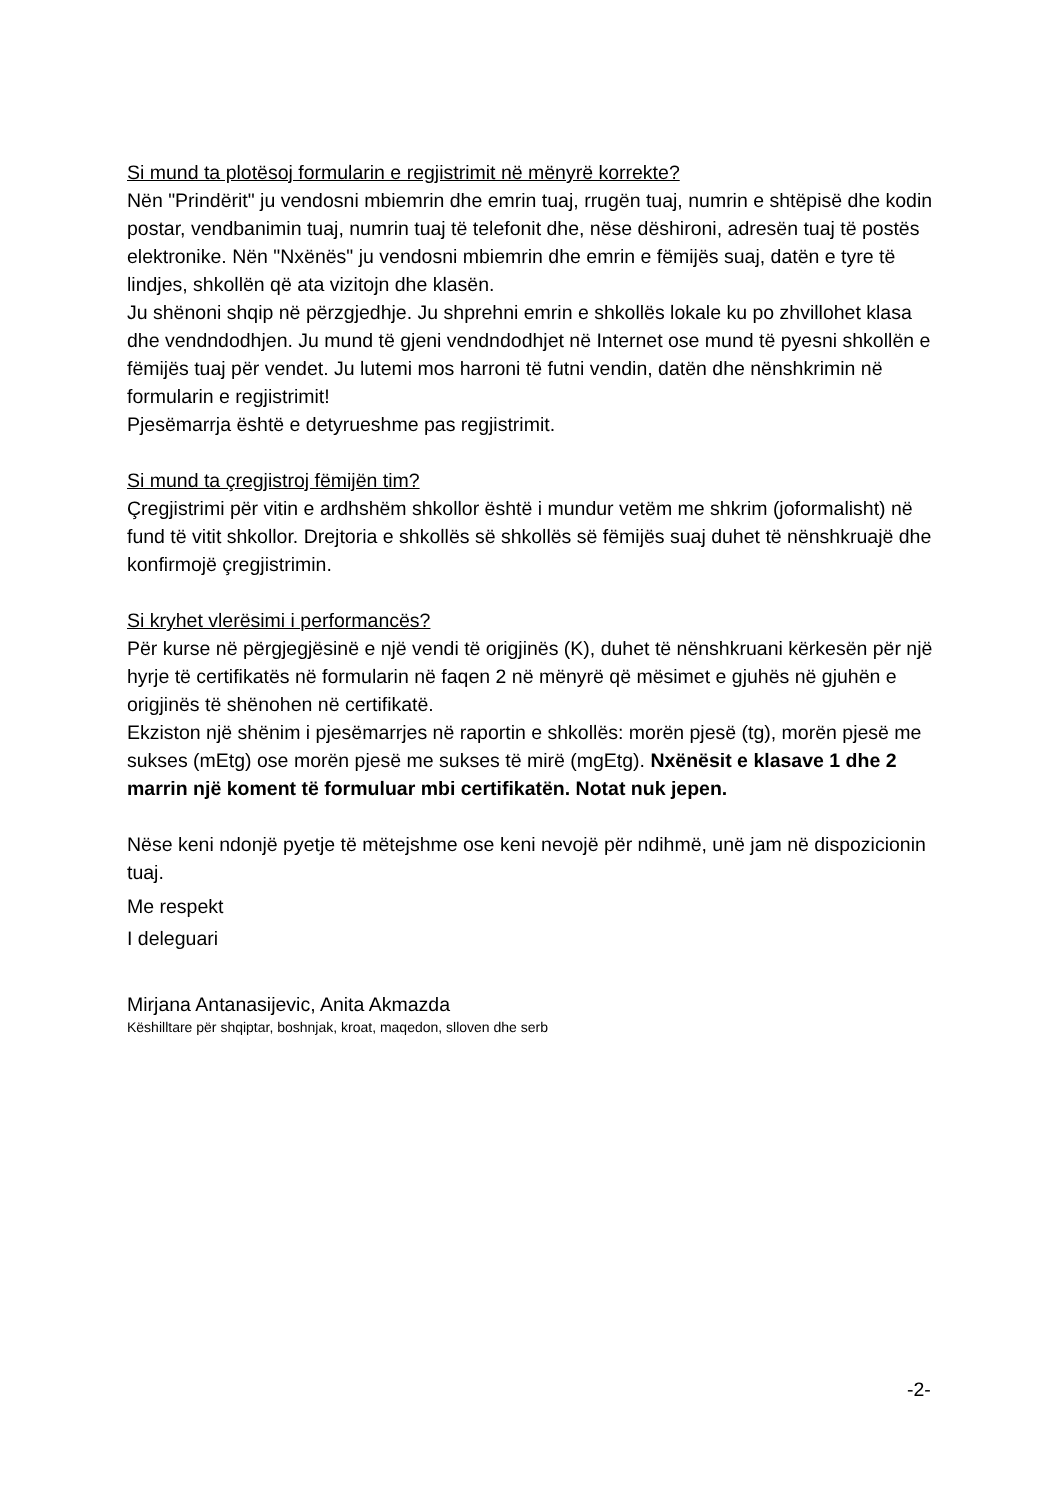Si mund ta plotësoj formularin e regjistrimit në mënyrë korrekte?
Nën "Prindërit" ju vendosni mbiemrin dhe emrin tuaj, rrugën tuaj, numrin e shtëpisë dhe kodin postar, vendbanimin tuaj, numrin tuaj të telefonit dhe, nëse dëshironi, adresën tuaj të postës elektronike. Nën "Nxënës" ju vendosni mbiemrin dhe emrin e fëmijës suaj, datën e tyre të lindjes, shkollën që ata vizitojn dhe klasën.
Ju shënoni shqip në përzgjedhje. Ju shprehni emrin e shkollës lokale ku po zhvillohet klasa dhe vendndodhjen. Ju mund të gjeni vendndodhjet në Internet ose mund të pyesni shkollën e fëmijës tuaj për vendet. Ju lutemi mos harroni të futni vendin, datën dhe nënshkrimin në formularin e regjistrimit!
Pjesëmarrja është e detyrueshme pas regjistrimit.
Si mund ta çregjistroj fëmijën tim?
Çregjistrimi për vitin e ardhshëm shkollor është i mundur vetëm me shkrim (joformalisht) në fund të vitit shkollor. Drejtoria e shkollës së shkollës së fëmijës suaj duhet të nënshkruajë dhe konfirmojë çregjistrimin.
Si kryhet vlerësimi i performancës?
Për kurse në përgjegjësinë e një vendi të origjinës (K), duhet të nënshkruani kërkesën për një hyrje të certifikatës në formularin në faqen 2 në mënyrë që mësimet e gjuhës në gjuhën e origjinës të shënohen në certifikatë.
Ekziston një shënim i pjesëmarrjes në raportin e shkollës: morën pjesë (tg), morën pjesë me sukses (mEtg) ose morën pjesë me sukses të mirë (mgEtg). Nxënësit e klasave 1 dhe 2 marrin një koment të formuluar mbi certifikatën. Notat nuk jepen.
Nëse keni ndonjë pyetje të mëtejshme ose keni nevojë për ndihmë, unë jam në dispozicionin tuaj.
Me respekt
I deleguari
Mirjana Antanasijevic, Anita Akmazda
Këshilltare për shqiptar, boshnjak, kroat, maqedon, slloven dhe serb
-2-